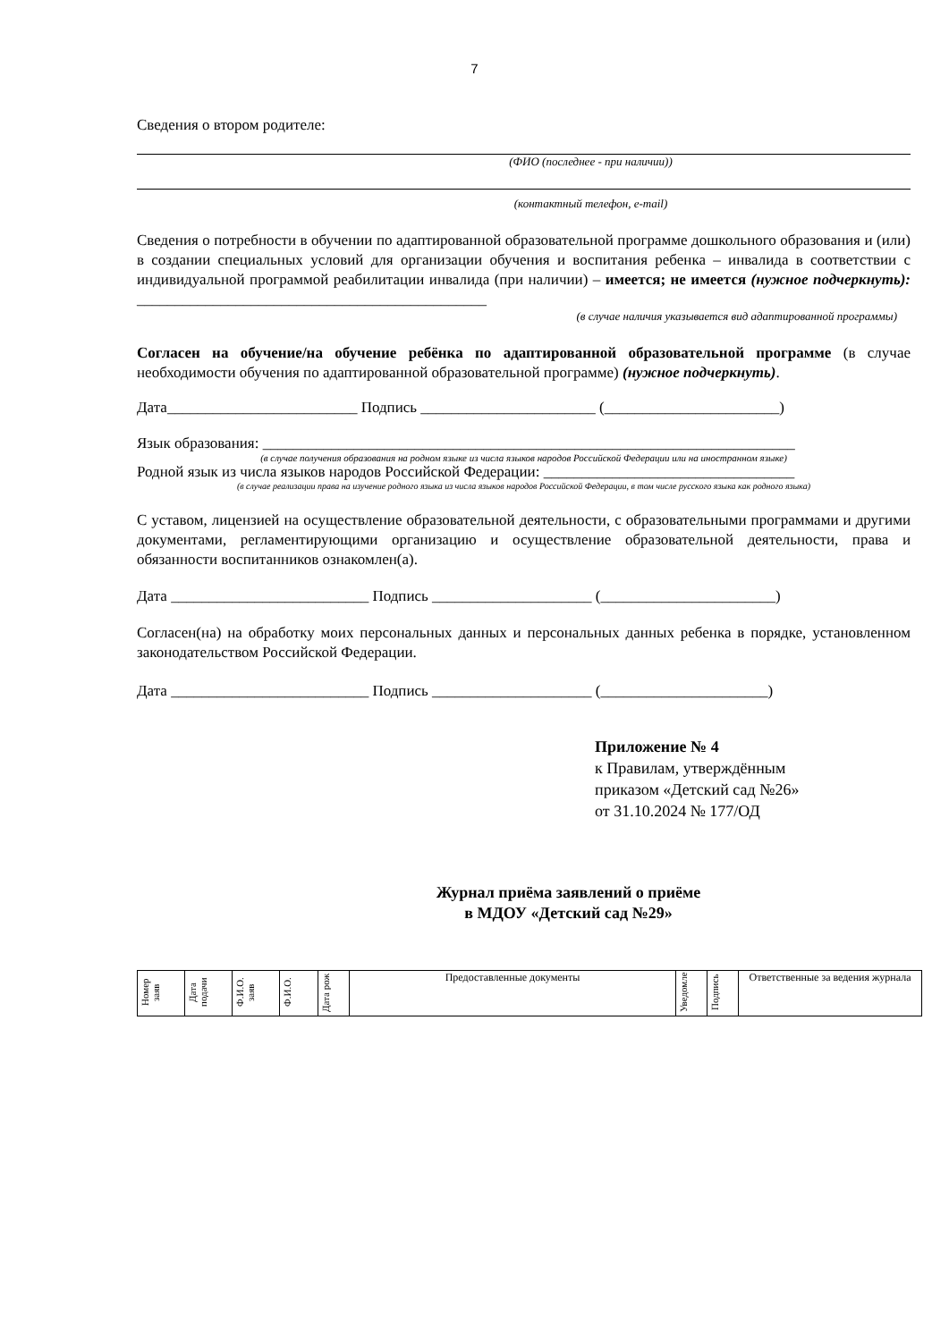7
Сведения о втором родителе:
(ФИО (последнее - при наличии))
(контактный телефон, e-mail)
Сведения о потребности в обучении по адаптированной образовательной программе дошкольного образования и (или) в создании специальных условий для организации обучения и воспитания ребенка – инвалида в соответствии с индивидуальной программой реабилитации инвалида (при наличии) – имеется; не имеется (нужное подчеркнуть): ______________________________________________
(в случае наличия указывается вид адаптированной программы)
Согласен на обучение/на обучение ребёнка по адаптированной образовательной программе (в случае необходимости обучения по адаптированной образовательной программе) (нужное подчеркнуть).
Дата_________________________ Подпись _______________________ (_______________________)
Язык образования: ______________________________________________________________________
(в случае получения образования на родном языке из числа языков народов Российской Федерации или на иностранном языке)
Родной язык из числа языков народов Российской Федерации: _________________________________
(в случае реализации права на изучение родного языка из числа языков народов Российской Федерации, в том числе русского языка как родного языка)
С уставом, лицензией на осуществление образовательной деятельности, с образовательными программами и другими документами, регламентирующими организацию и осуществление образовательной деятельности, права и обязанности воспитанников ознакомлен(а).
Дата __________________________ Подпись _____________________ (_______________________)
Согласен(на) на обработку моих персональных данных и персональных данных ребенка в порядке, установленном законодательством Российской Федерации.
Дата __________________________ Подпись _____________________ (______________________)
Приложение № 4
к Правилам, утверждённым
приказом «Детский сад №26»
от 31.10.2024 № 177/ОД
Журнал приёма заявлений о приёме
в МДОУ «Детский сад №29»
| Номер заяв | Дата подачи | Ф.И.О. заяв | Ф.И.О. | Дата рож | Предоставленные документы | Уведомле | Подпись | Ответственные за ведения журнала |